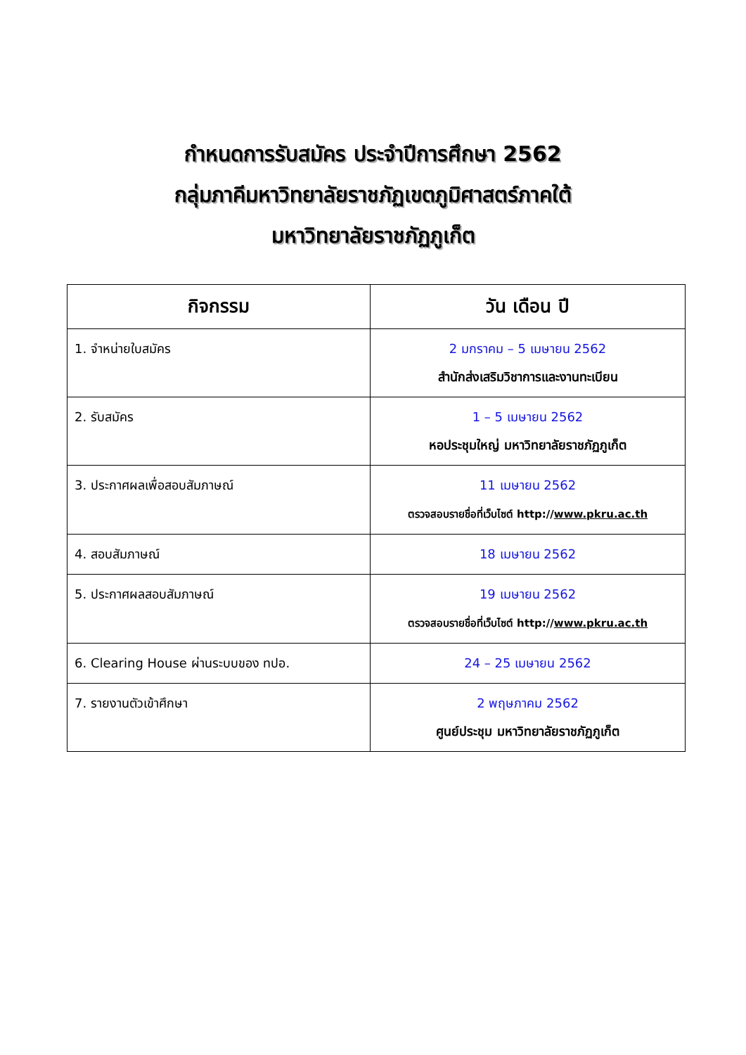กำหนดการรับสมัคร ประจำปีการศึกษา 2562
กลุ่มภาคีมหาวิทยาลัยราชภัฏเขตภูมิศาสตร์ภาคใต้
มหาวิทยาลัยราชภัฏภูเก็ต
| กิจกรรม | วัน เดือน ปี |
| --- | --- |
| 1. จำหน่ายใบสมัคร | 2 มกราคม – 5 เมษายน 2562 สำนักส่งเสริมวิชาการและงานทะเบียน |
| 2. รับสมัคร | 1 – 5 เมษายน 2562 หอประชุมใหญ่ มหาวิทยาลัยราชภัฏภูเก็ต |
| 3. ประกาศผลเพื่อสอบสัมภาษณ์ | 11 เมษายน 2562 ตรวจสอบรายชื่อที่เว็บไซต์ http:// www.pkru.ac.th |
| 4. สอบสัมภาษณ์ | 18 เมษายน 2562 |
| 5. ประกาศผลสอบสัมภาษณ์ | 19 เมษายน 2562 ตรวจสอบรายชื่อที่เว็บไซต์ http:// www.pkru.ac.th |
| 6. Clearing House ผ่านระบบของ ทปอ. | 24 – 25 เมษายน 2562 |
| 7. รายงานตัวเข้าศึกษา | 2 พฤษภาคม 2562 ศูนย์ประชุม มหาวิทยาลัยราชภัฏภูเก็ต |